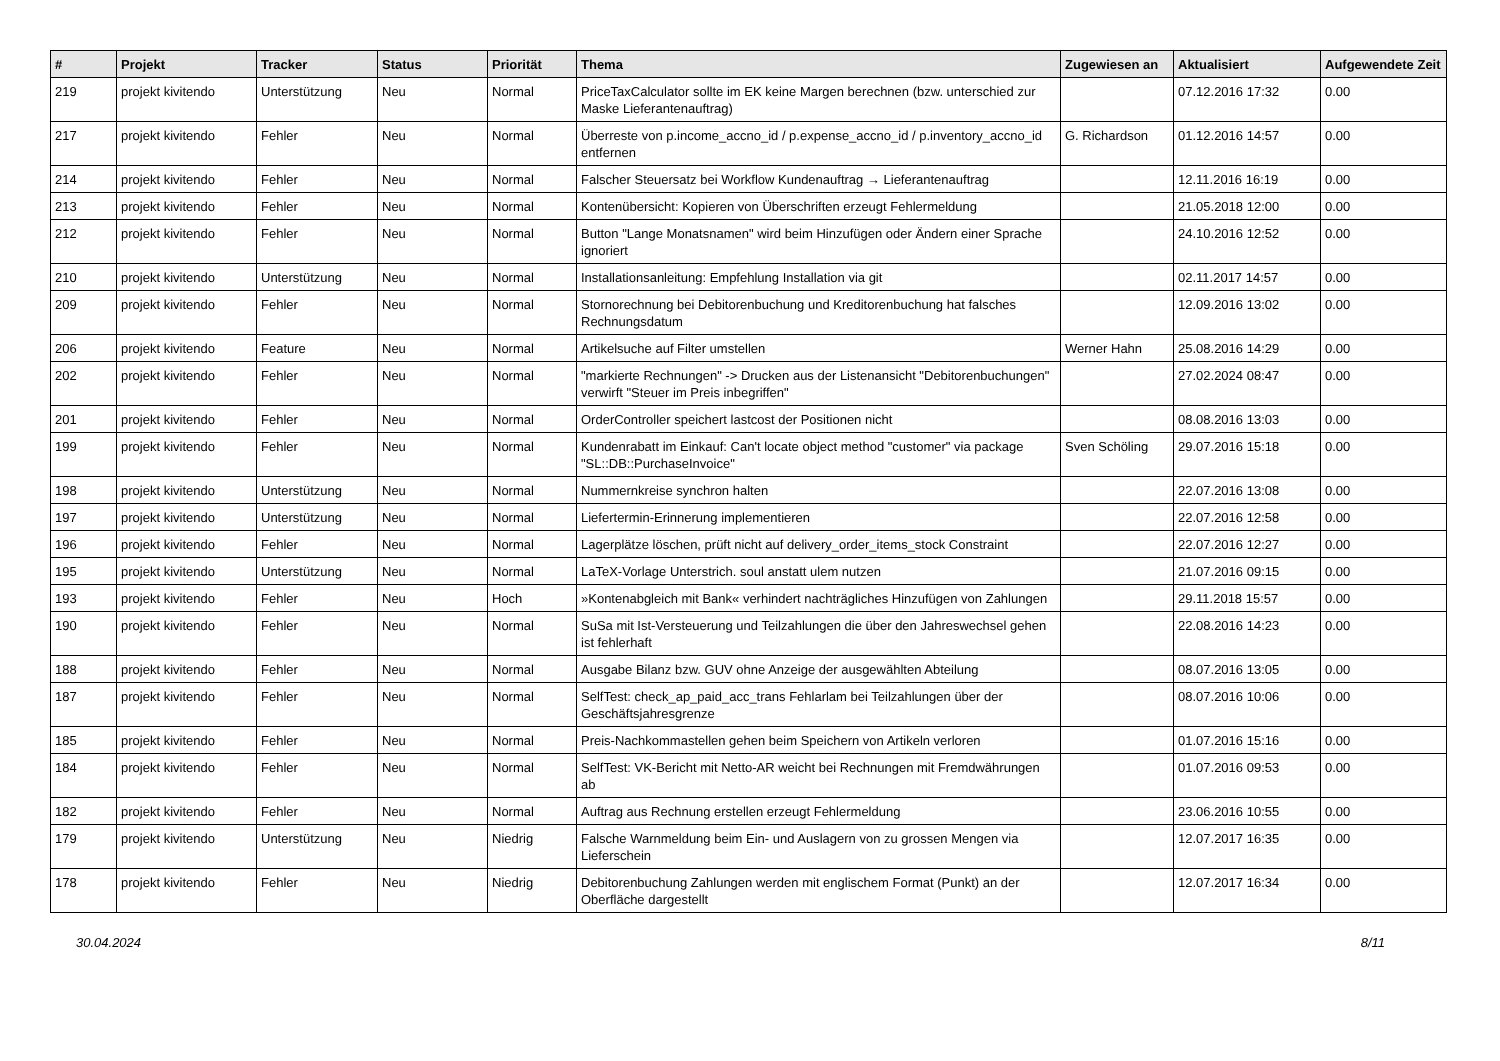| # | Projekt | Tracker | Status | Priorität | Thema | Zugewiesen an | Aktualisiert | Aufgewendete Zeit |
| --- | --- | --- | --- | --- | --- | --- | --- | --- |
| 219 | projekt kivitendo | Unterstützung | Neu | Normal | PriceTaxCalculator sollte im EK keine Margen berechnen (bzw. unterschied zur Maske Lieferantenauftrag) | | 07.12.2016 17:32 | 0.00 |
| 217 | projekt kivitendo | Fehler | Neu | Normal | Überreste von p.income_accno_id / p.expense_accno_id / p.inventory_accno_id entfernen | G. Richardson | 01.12.2016 14:57 | 0.00 |
| 214 | projekt kivitendo | Fehler | Neu | Normal | Falscher Steuersatz bei Workflow Kundenauftrag → Lieferantenauftrag | | 12.11.2016 16:19 | 0.00 |
| 213 | projekt kivitendo | Fehler | Neu | Normal | Kontenübersicht: Kopieren von Überschriften erzeugt Fehlermeldung | | 21.05.2018 12:00 | 0.00 |
| 212 | projekt kivitendo | Fehler | Neu | Normal | Button "Lange Monatsnamen" wird beim Hinzufügen oder Ändern einer Sprache ignoriert | | 24.10.2016 12:52 | 0.00 |
| 210 | projekt kivitendo | Unterstützung | Neu | Normal | Installationsanleitung: Empfehlung Installation via git | | 02.11.2017 14:57 | 0.00 |
| 209 | projekt kivitendo | Fehler | Neu | Normal | Stornorechnung bei Debitorenbuchung und Kreditorenbuchung hat falsches Rechnungsdatum | | 12.09.2016 13:02 | 0.00 |
| 206 | projekt kivitendo | Feature | Neu | Normal | Artikelsuche auf Filter umstellen | Werner Hahn | 25.08.2016 14:29 | 0.00 |
| 202 | projekt kivitendo | Fehler | Neu | Normal | "markierte Rechnungen" -> Drucken aus der Listenansicht "Debitorenbuchungen" verwirft "Steuer im Preis inbegriffen" | | 27.02.2024 08:47 | 0.00 |
| 201 | projekt kivitendo | Fehler | Neu | Normal | OrderController speichert lastcost der Positionen nicht | | 08.08.2016 13:03 | 0.00 |
| 199 | projekt kivitendo | Fehler | Neu | Normal | Kundenrabatt im Einkauf: Can't locate object method "customer" via package "SL::DB::PurchaseInvoice" | Sven Schöling | 29.07.2016 15:18 | 0.00 |
| 198 | projekt kivitendo | Unterstützung | Neu | Normal | Nummernkreise synchron halten | | 22.07.2016 13:08 | 0.00 |
| 197 | projekt kivitendo | Unterstützung | Neu | Normal | Liefertermin-Erinnerung implementieren | | 22.07.2016 12:58 | 0.00 |
| 196 | projekt kivitendo | Fehler | Neu | Normal | Lagerplätze löschen, prüft nicht auf delivery_order_items_stock Constraint | | 22.07.2016 12:27 | 0.00 |
| 195 | projekt kivitendo | Unterstützung | Neu | Normal | LaTeX-Vorlage Unterstrich. soul anstatt ulem nutzen | | 21.07.2016 09:15 | 0.00 |
| 193 | projekt kivitendo | Fehler | Neu | Hoch | »Kontenabgleich mit Bank« verhindert nachträgliches Hinzufügen von Zahlungen | | 29.11.2018 15:57 | 0.00 |
| 190 | projekt kivitendo | Fehler | Neu | Normal | SuSa mit Ist-Versteuerung und Teilzahlungen die über den Jahreswechsel gehen ist fehlerhaft | | 22.08.2016 14:23 | 0.00 |
| 188 | projekt kivitendo | Fehler | Neu | Normal | Ausgabe Bilanz bzw. GUV ohne Anzeige der ausgewählten Abteilung | | 08.07.2016 13:05 | 0.00 |
| 187 | projekt kivitendo | Fehler | Neu | Normal | SelfTest: check_ap_paid_acc_trans Fehlarlam bei Teilzahlungen über der Geschäftsjahresgrenze | | 08.07.2016 10:06 | 0.00 |
| 185 | projekt kivitendo | Fehler | Neu | Normal | Preis-Nachkommastellen gehen beim Speichern von Artikeln verloren | | 01.07.2016 15:16 | 0.00 |
| 184 | projekt kivitendo | Fehler | Neu | Normal | SelfTest: VK-Bericht mit Netto-AR weicht bei Rechnungen mit Fremdwährungen ab | | 01.07.2016 09:53 | 0.00 |
| 182 | projekt kivitendo | Fehler | Neu | Normal | Auftrag aus Rechnung erstellen erzeugt Fehlermeldung | | 23.06.2016 10:55 | 0.00 |
| 179 | projekt kivitendo | Unterstützung | Neu | Niedrig | Falsche Warnmeldung beim Ein- und Auslagern von zu grossen Mengen via Lieferschein | | 12.07.2017 16:35 | 0.00 |
| 178 | projekt kivitendo | Fehler | Neu | Niedrig | Debitorenbuchung Zahlungen werden mit englischem Format (Punkt) an der Oberfläche dargestellt | | 12.07.2017 16:34 | 0.00 |
30.04.2024 8/11